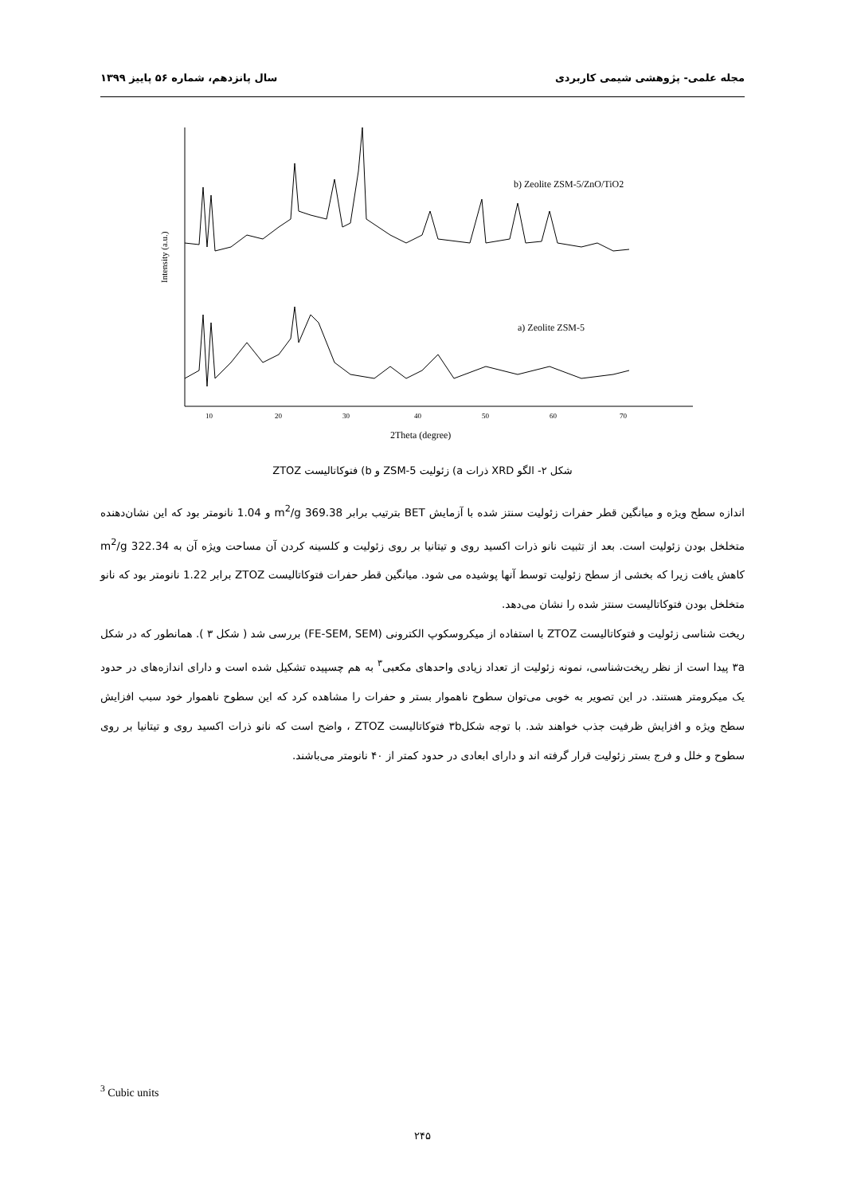مجله علمی- پژوهشی شیمی کاربردی سال پانزدهم، شماره ۵۶ پاییز ۱۳۹۹
b) Zeolite ZSM-5/ZnO/TiO2
a) Zeolite ZSM-5
Intensity (a.u.)
10
20
30
40
50
60
70
2Theta (degree)
شکل ۲- الگو XRD ذرات a) زئولیت ZSM-5 و b) فتوکاتالیست ZTOZ
اندازه سطح ویژه و میانگین قطر حفرات زئولیت سنتز شده با آزمایش BET بترتیب برابر 369.38 m<sup>2</sup>/g و 1.04 نانومتر بود که این نشان‌دهنده متخلخل بودن زئولیت است. بعد از تثبیت نانو ذرات اکسید روی و تیتانیا بر روی زئولیت و کلسینه کردن آن مساحت ویژه آن به 322.34 m<sup>2</sup>/g کاهش یافت زیرا که بخشی از سطح زئولیت توسط آنها پوشیده می شود. میانگین قطر حفرات فتوکاتالیست ZTOZ برابر 1.22 نانومتر بود که نانو متخلخل بودن فتوکاتالیست سنتز شده را نشان می‌دهد.
ریخت شناسی زئولیت و فتوکاتالیست ZTOZ با استفاده از میکروسکوپ الکترونی (FE-SEM, SEM) بررسی شد ( شکل ۳ ). همانطور که در شکل ۳a پیدا است از نظر ریخت‌شناسی، نمونه زئولیت از تعداد زیادی واحدهای مکعبی<sup>۳</sup> به هم چسپیده تشکیل شده است و دارای اندازه‌های در حدود یک میکرومتر هستند. در این تصویر به خوبی می‌توان سطوح ناهموار بستر و حفرات را مشاهده کرد که این سطوح ناهموار خود سبب افزایش سطح ویژه و افزایش ظرفیت جذب خواهند شد. با توجه شکل۳b فتوکاتالیست ZTOZ ، واضح است که نانو ذرات اکسید روی و تیتانیا بر روی سطوح و خلل و فرج بستر زئولیت قرار گرفته اند و دارای ابعادی در حدود کمتر از ۴۰ نانومتر می‌باشند.
<sup>3</sup> Cubic units
۲۴۵